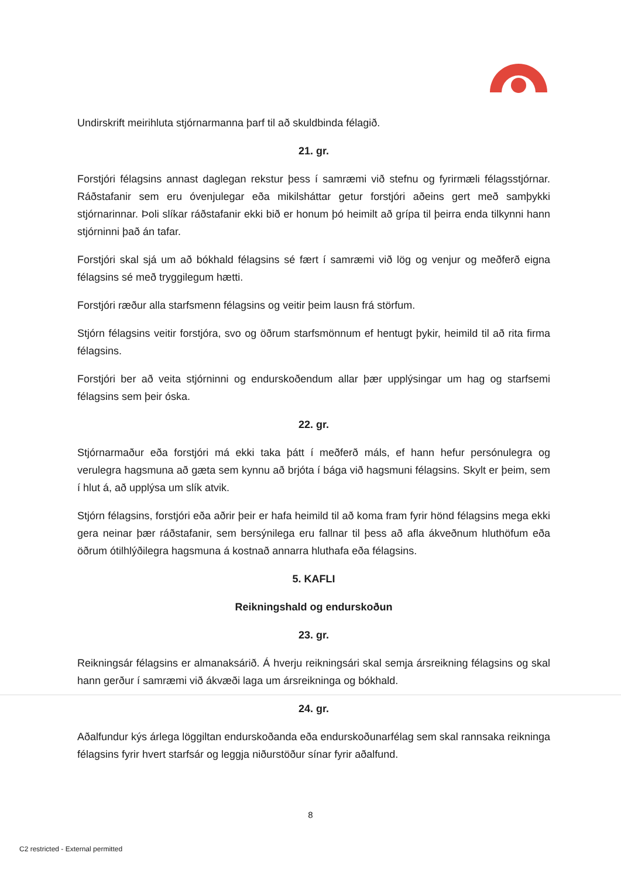Undirskrift meirihluta stjórnarmanna þarf til að skuldbinda félagið.
21. gr.
Forstjóri félagsins annast daglegan rekstur þess í samræmi við stefnu og fyrirmæli félagsstjórnar. Ráðstafanir sem eru óvenjulegar eða mikilsháttar getur forstjóri aðeins gert með samþykki stjórnarinnar. Þoli slíkar ráðstafanir ekki bið er honum þó heimilt að grípa til þeirra enda tilkynni hann stjórninni það án tafar.
Forstjóri skal sjá um að bókhald félagsins sé fært í samræmi við lög og venjur og meðferð eigna félagsins sé með tryggilegum hætti.
Forstjóri ræður alla starfsmenn félagsins og veitir þeim lausn frá störfum.
Stjórn félagsins veitir forstjóra, svo og öðrum starfsmönnum ef hentugt þykir, heimild til að rita firma félagsins.
Forstjóri ber að veita stjórninni og endurskoðendum allar þær upplýsingar um hag og starfsemi félagsins sem þeir óska.
22. gr.
Stjórnarmaður eða forstjóri má ekki taka þátt í meðferð máls, ef hann hefur persónulegra og verulegra hagsmuna að gæta sem kynnu að brjóta í bága við hagsmuni félagsins. Skylt er þeim, sem í hlut á, að upplýsa um slík atvik.
Stjórn félagsins, forstjóri eða aðrir þeir er hafa heimild til að koma fram fyrir hönd félagsins mega ekki gera neinar þær ráðstafanir, sem bersýnilega eru fallnar til þess að afla ákveðnum hluthöfum eða öðrum ótilhlýðilegra hagsmuna á kostnað annarra hluthafa eða félagsins.
5. KAFLI
Reikningshald og endurskoðun
23. gr.
Reikningsár félagsins er almanaksárið. Á hverju reikningsári skal semja ársreikning félagsins og skal hann gerður í samræmi við ákvæði laga um ársreikninga og bókhald.
24. gr.
Aðalfundur kýs árlega löggiltan endurskoðanda eða endurskoðunarfélag sem skal rannsaka reikninga félagsins fyrir hvert starfsár og leggja niðurstöður sínar fyrir aðalfund.
8
C2 restricted - External permitted